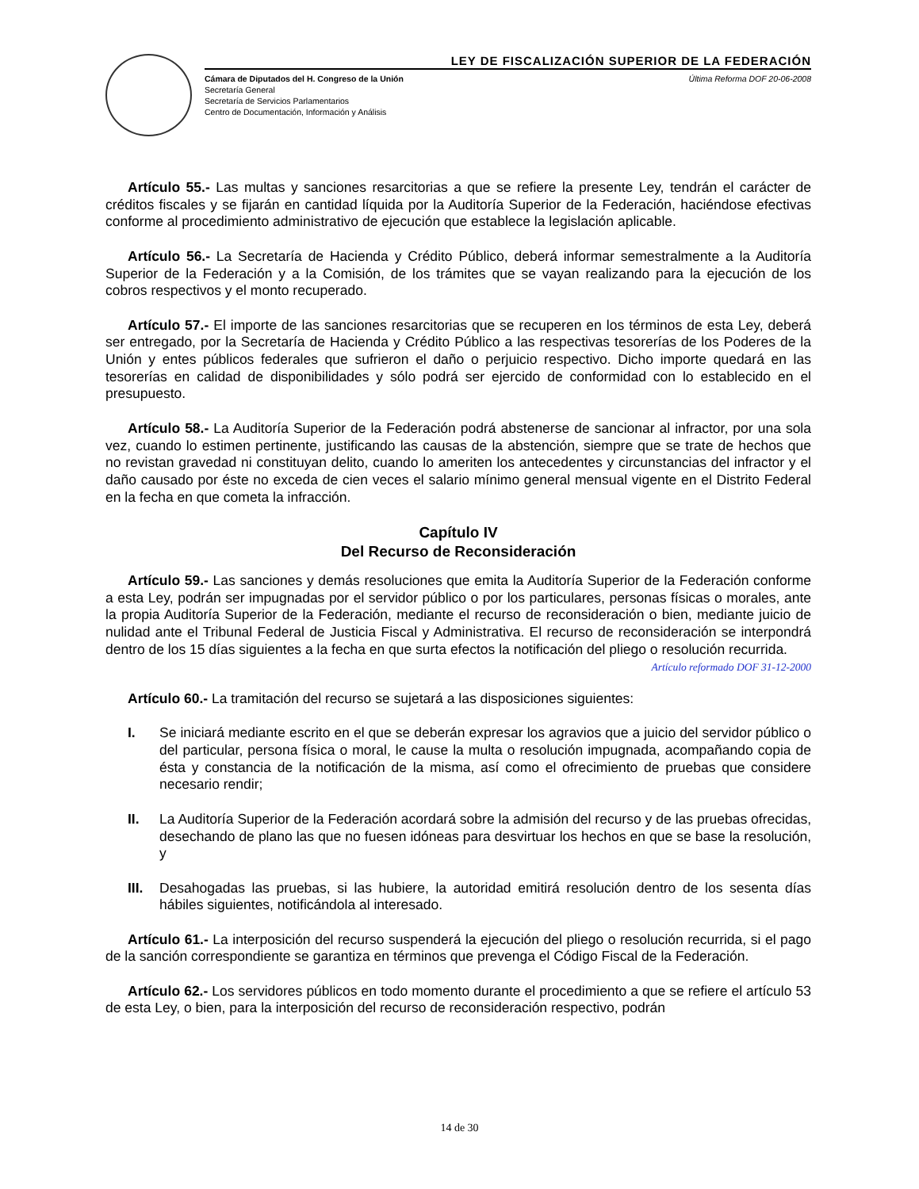LEY DE FISCALIZACIÓN SUPERIOR DE LA FEDERACIÓN
Cámara de Diputados del H. Congreso de la Unión
Secretaría General
Secretaría de Servicios Parlamentarios
Centro de Documentación, Información y Análisis
Última Reforma DOF 20-06-2008
Artículo 55.- Las multas y sanciones resarcitorias a que se refiere la presente Ley, tendrán el carácter de créditos fiscales y se fijarán en cantidad líquida por la Auditoría Superior de la Federación, haciéndose efectivas conforme al procedimiento administrativo de ejecución que establece la legislación aplicable.
Artículo 56.- La Secretaría de Hacienda y Crédito Público, deberá informar semestralmente a la Auditoría Superior de la Federación y a la Comisión, de los trámites que se vayan realizando para la ejecución de los cobros respectivos y el monto recuperado.
Artículo 57.- El importe de las sanciones resarcitorias que se recuperen en los términos de esta Ley, deberá ser entregado, por la Secretaría de Hacienda y Crédito Público a las respectivas tesorerías de los Poderes de la Unión y entes públicos federales que sufrieron el daño o perjuicio respectivo. Dicho importe quedará en las tesorerías en calidad de disponibilidades y sólo podrá ser ejercido de conformidad con lo establecido en el presupuesto.
Artículo 58.- La Auditoría Superior de la Federación podrá abstenerse de sancionar al infractor, por una sola vez, cuando lo estimen pertinente, justificando las causas de la abstención, siempre que se trate de hechos que no revistan gravedad ni constituyan delito, cuando lo ameriten los antecedentes y circunstancias del infractor y el daño causado por éste no exceda de cien veces el salario mínimo general mensual vigente en el Distrito Federal en la fecha en que cometa la infracción.
Capítulo IV
Del Recurso de Reconsideración
Artículo 59.- Las sanciones y demás resoluciones que emita la Auditoría Superior de la Federación conforme a esta Ley, podrán ser impugnadas por el servidor público o por los particulares, personas físicas o morales, ante la propia Auditoría Superior de la Federación, mediante el recurso de reconsideración o bien, mediante juicio de nulidad ante el Tribunal Federal de Justicia Fiscal y Administrativa. El recurso de reconsideración se interpondrá dentro de los 15 días siguientes a la fecha en que surta efectos la notificación del pliego o resolución recurrida.
Artículo reformado DOF 31-12-2000
Artículo 60.- La tramitación del recurso se sujetará a las disposiciones siguientes:
I. Se iniciará mediante escrito en el que se deberán expresar los agravios que a juicio del servidor público o del particular, persona física o moral, le cause la multa o resolución impugnada, acompañando copia de ésta y constancia de la notificación de la misma, así como el ofrecimiento de pruebas que considere necesario rendir;
II. La Auditoría Superior de la Federación acordará sobre la admisión del recurso y de las pruebas ofrecidas, desechando de plano las que no fuesen idóneas para desvirtuar los hechos en que se base la resolución, y
III. Desahogadas las pruebas, si las hubiere, la autoridad emitirá resolución dentro de los sesenta días hábiles siguientes, notificándola al interesado.
Artículo 61.- La interposición del recurso suspenderá la ejecución del pliego o resolución recurrida, si el pago de la sanción correspondiente se garantiza en términos que prevenga el Código Fiscal de la Federación.
Artículo 62.- Los servidores públicos en todo momento durante el procedimiento a que se refiere el artículo 53 de esta Ley, o bien, para la interposición del recurso de reconsideración respectivo, podrán
14 de 30